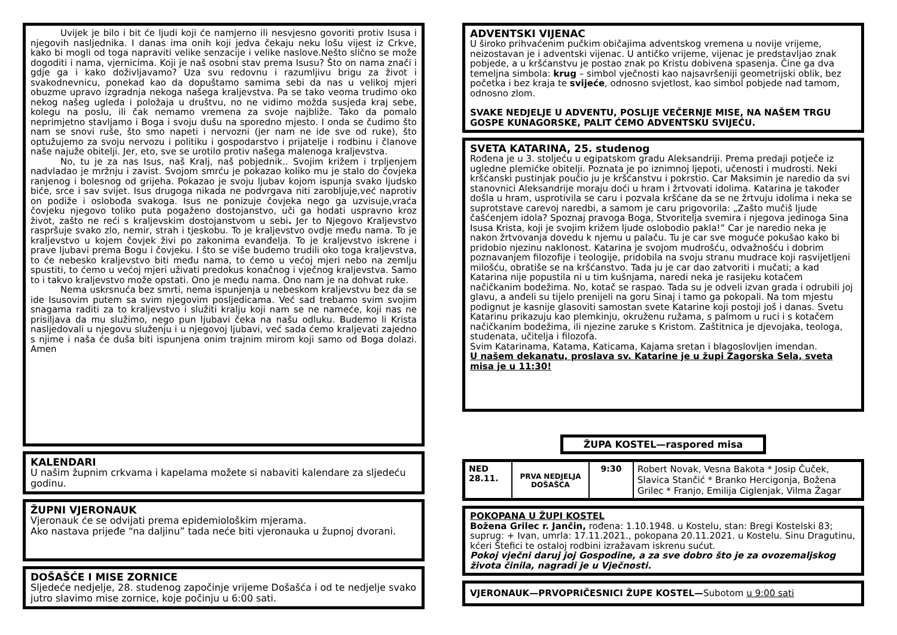Uvijek je bilo i bit će ljudi koji će namjerno ili nesvjesno govoriti protiv Isusa i njegovih nasljednika. I danas ima onih koji jedva čekaju neku lošu vijest iz Crkve, kako bi mogli od toga napraviti velike senzacije i velike naslove.Nešto slično se može dogoditi i nama, vjernicima. Koji je naš osobni stav prema Isusu? Što on nama znači i gdje ga i kako doživljavamo? Uza svu redovnu i razumljivu brigu za život i svakodnevnicu, ponekad kao da dopuštamo samima sebi da nas u velikoj mjeri obuzme upravo izgradnja nekoga našega kraljevstva. Pa se tako veoma trudimo oko nekog našeg ugleda i položaja u društvu, no ne vidimo možda susjeda kraj sebe, kolegu na poslu, ili čak nemamo vremena za svoje najbliže. Tako da pomalo neprimjetno stavljamo i Boga i svoju dušu na sporedno mjesto. I onda se čudimo što nam se snovi ruše, što smo napeti i nervozni (jer nam ne ide sve od ruke), što optužujemo za svoju nervozu i politiku i gospodarstvo i prijatelje i rodbinu i članove naše najuže obitelji. Jer, eto, sve se urotilo protiv našega malenoga kraljevstva.
No, tu je za nas Isus, naš Kralj, naš pobjednik.. Svojim križem i trpljenjem nadvladao je mržnju i zavist. Svojom smrću je pokazao koliko mu je stalo do čovjeka ranjenog i bolesnog od grijeha. Pokazao je svoju ljubav kojom ispunja svako ljudsko biće, srce i sav svijet. Isus drugoga nikada ne podvrgava niti zarobljuje,već naprotiv on podiže i oslobođa svakoga. Isus ne ponizuje čovjeka nego ga uzvisuje,vraća čovjeku njegovo toliko puta pogaženo dostojanstvo, uči ga hodati uspravno kroz život, zašto ne reći s kraljevskim dostojanstvom u sebi. Jer to Njegovo Kraljevstvo raspršuje svako zlo, nemir, strah i tjeskobu. To je kraljevstvo ovdje među nama. To je kraljevstvo u kojem čovjek živi po zakonima evanđelja. To je kraljevstvo iskrene i prave ljubavi prema Bogu i čovjeku. I što se više budemo trudili oko toga kraljevstva, to će nebesko kraljevstvo biti među nama, to ćemo u većoj mjeri nebo na zemlju spustiti, to ćemo u većoj mjeri uživati predokus konačnog i vječnog kraljevstva. Samo to i takvo kraljevstvo može opstati. Ono je među nama. Ono nam je na dohvat ruke.
Nema uskrsnuća bez smrti, nema ispunjenja u nebeskom kraljevstvu bez da se ide Isusovim putem sa svim njegovim posljedicama. Već sad trebamo svim svojim snagama raditi za to kraljevstvo i služiti kralju koji nam se ne nameće, koji nas ne prisiljava da mu služimo, nego pun ljubavi čeka na našu odluku. Budemo li Krista nasljedovali u njegovu služenju i u njegovoj ljubavi, već sada ćemo kraljevati zajedno s njime i naša će duša biti ispunjena onim trajnim mirom koji samo od Boga dolazi. Amen
KALENDARI
U našim župnim crkvama i kapelama možete si nabaviti kalendare za sljedeću godinu.
ŽUPNI VJERONAUK
Vjeronauk će se odvijati prema epidemiološkim mjerama.
Ako nastava prijeđe “na daljinu” tada neće biti vjeronauka u župnoj dvorani.
DOŠAŠĆE I MISE ZORNICE
Sljedeće nedjelje, 28. studenog započinje vrijeme Došašća i od te nedjelje svako jutro slavimo mise zornice, koje počinju u 6:00 sati.
ADVENTSKI VIJENAC
U široko prihvaćenim pučkim običajima adventskog vremena u novije vrijeme, neizostavan je i adventski vijenac. U antičko vrijeme, vijenac je predstavljao znak pobjede, a u kršćanstvu je postao znak po Kristu dobivena spasenja. Čine ga dva temeljna simbola: krug – simbol vječnosti kao najsavršeniji geometrijski oblik, bez početka i bez kraja te svijeće, odnosno svjetlost, kao simbol pobjede nad tamom, odnosno zlom.
SVAKE NEDJELJE U ADVENTU, POSLIJE VEČERNJE MISE, NA NAŠEM TRGU GOSPE KUNAGORSKE, PALIT ĆEMO ADVENTSKU SVIJEĆU.
SVETA KATARINA, 25. studenog
Rođena je u 3. stoljeću u egipatskom gradu Aleksandriji. Prema predaji potječe iz ugledne plemićke obitelji. Poznata je po iznimnoj ljepoti, učenosti i mudrosti. Neki kršćanski pustinjak poučio ju je kršćanstvu i pokrstio. Car Maksimin je naredio da svi stanovnici Aleksandrije moraju doći u hram i žrtvovati idolima. Katarina je također došla u hram, usprotivila se caru i pozvala kršćane da se ne žrtvuju idolima i neka se suprotstave carevoj naredbi, a samom je caru prigovorila: „Zašto mučiš ljude čašćenjem idola? Spoznaj pravoga Boga, Stvoritelja svemira i njegova jedinoga Sina Isusa Krista, koji je svojim križem ljude oslobodio pakla!” Car je naredio neka je nakon žrtvovanja dovedu k njemu u palaču. Tu je car sve moguće pokušao kako bi pridobio njezinu naklonost. Katarina je svojom mudrošću, odvažnošću i dobrim poznavanjem filozofije i teologije, pridobila na svoju stranu mudrace koji rasvijetljeni milošću, obratiše se na kršćanstvo. Tada ju je car dao zatvoriti i mučati; a kad Katarina nije popustila ni u tim kušnjama, naredi neka je rasijeku kotačem načičkanim bodežima. No, kotač se raspao. Tada su je odveli izvan grada i odrubili joj glavu, a anđeli su tijelo prenijeli na goru Sinaj i tamo ga pokopali. Na tom mjestu podignut je kasnije glasoviti samostan svete Katarine koji postoji još i danas. Svetu Katarinu prikazuju kao plemkinju, okruženu ružama, s palmom u ruci i s kotačem načičkanim bodežima, ili njezine zaruke s Kristom. Zaštitnica je djevojaka, teologa, studenata, učitelja i filozofa.
Svim Katarinama, Katama, Katicama, Kajama sretan i blagoslovljen imendan.
U našem dekanatu, proslava sv. Katarine je u župi Zagorska Sela, sveta misa je u 11:30!
ŽUPA KOSTEL—raspored misa
| NED 28.11. | PRVA NEDJELJA DOŠAŠĆA | 9:30 | Robert Novak, Vesna Bakota * Josip Čuček, Slavica Stančić * Branko Hercigonja, Božena Grilec * Franjo, Emilija Ciglenjak, Vilma Žagar |
POKOPANA U ŽUPI KOSTEL
Božena Grilec r. Jančin, rođena: 1.10.1948. u Kostelu, stan: Bregi Kostelski 83; suprug: + Ivan, umrla: 17.11.2021., pokopana 20.11.2021. u Kostelu. Sinu Dragutinu, kćeri Štefici te ostaloj rodbini izražavam iskrenu sućut.
Pokoj vječni daruj joj Gospodine, a za sve dobro što je za ovozemaljskog života činila, nagradi je u Vječnosti.
VJERONAUK—PRVOPRIČESNICI ŽUPE KOSTEL—Subotom u 9:00 sati